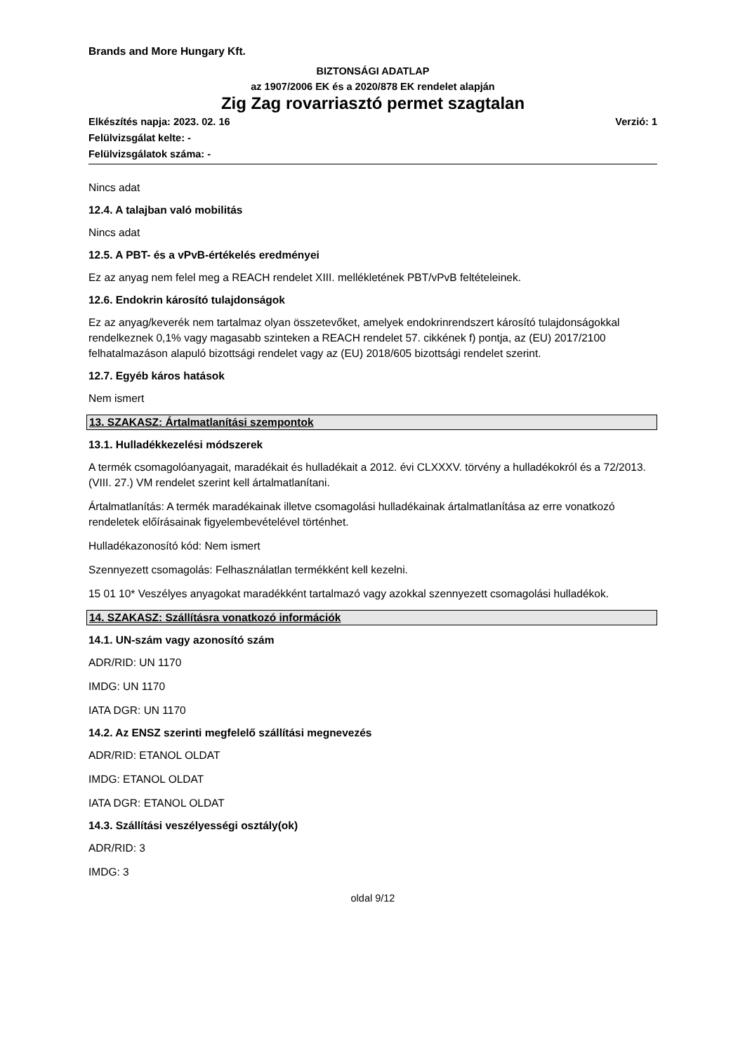Brands and More Hungary Kft.
BIZTONSÁGI ADATLAP
az 1907/2006 EK és a 2020/878 EK rendelet alapján
Zig Zag rovarriasztó permet szagtalan
Elkészítés napja: 2023. 02. 16 Verzió: 1
Felülvizsgálat kelte: -
Felülvizsgálatok száma: -
Nincs adat
12.4. A talajban való mobilitás
Nincs adat
12.5. A PBT- és a vPvB-értékelés eredményei
Ez az anyag nem felel meg a REACH rendelet XIII. mellékletének PBT/vPvB feltételeinek.
12.6. Endokrin károsító tulajdonságok
Ez az anyag/keverék nem tartalmaz olyan összetevőket, amelyek endokrinrendszert károsító tulajdonságokkal rendelkeznek 0,1% vagy magasabb szinteken a REACH rendelet 57. cikkének f) pontja, az (EU) 2017/2100 felhatalmazáson alapuló bizottsági rendelet vagy az (EU) 2018/605 bizottsági rendelet szerint.
12.7. Egyéb káros hatások
Nem ismert
13. SZAKASZ: Ártalmatlanítási szempontok
13.1. Hulladékkezelési módszerek
A termék csomagolóanyagait, maradékait és hulladékait a 2012. évi CLXXXV. törvény a hulladékokról és a 72/2013. (VIII. 27.) VM rendelet szerint kell ártalmatlanítani.
Ártalmatlanítás: A termék maradékainak illetve csomagolási hulladékainak ártalmatlanítása az erre vonatkozó rendeletek előírásainak figyelembevételével történhet.
Hulladékazonosító kód: Nem ismert
Szennyezett csomagolás: Felhasználatlan termékként kell kezelni.
15 01 10* Veszélyes anyagokat maradékként tartalmazó vagy azokkal szennyezett csomagolási hulladékok.
14. SZAKASZ: Szállításra vonatkozó információk
14.1. UN-szám vagy azonosító szám
ADR/RID: UN 1170
IMDG: UN 1170
IATA DGR: UN 1170
14.2. Az ENSZ szerinti megfelelő szállítási megnevezés
ADR/RID: ETANOL OLDAT
IMDG: ETANOL OLDAT
IATA DGR: ETANOL OLDAT
14.3. Szállítási veszélyességi osztály(ok)
ADR/RID: 3
IMDG: 3
oldal 9/12